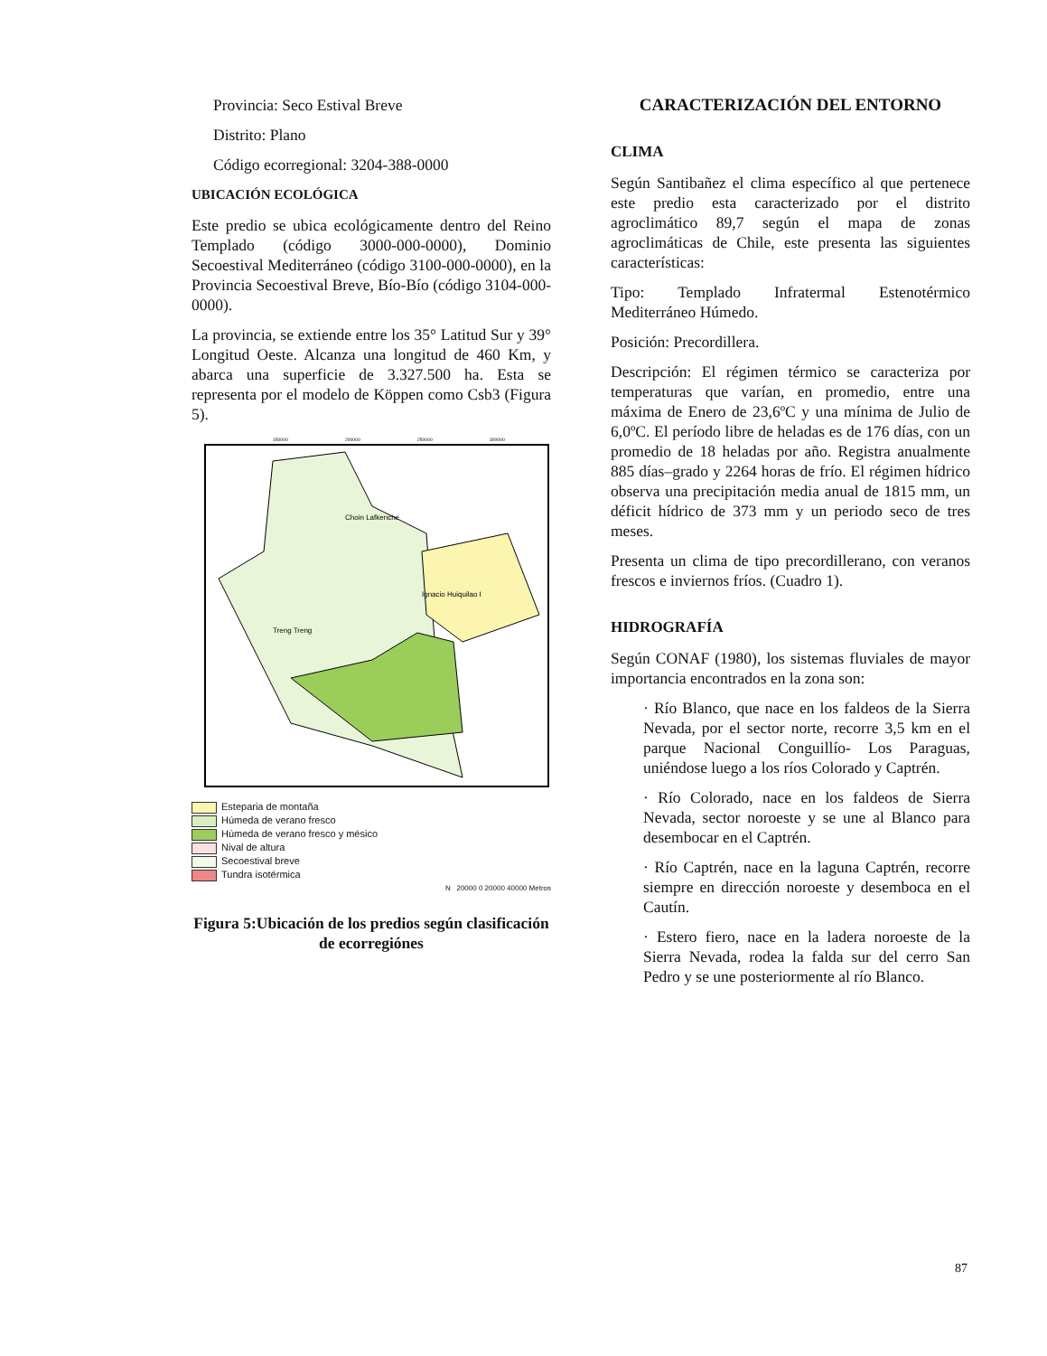Provincia: Seco Estival Breve
Distrito: Plano
Código ecorregional: 3204-388-0000
UBICACIÓN ECOLÓGICA
Este predio se ubica ecológicamente dentro del Reino Templado (código 3000-000-0000), Dominio Secoestival Mediterráneo (código 3100-000-0000), en la Provincia Secoestival Breve, Bío-Bío (código 3104-000-0000).
La provincia, se extiende entre los 35° Latitud Sur y 39° Longitud Oeste. Alcanza una longitud de 460 Km, y abarca una superficie de 3.327.500 ha. Esta se representa por el modelo de Köppen como Csb3 (Figura 5).
Choin Lafkenche
Ignacio Huiquilao I
Treng Treng
150000
200000
250000
300000
Esteparia de montaña
Húmeda de verano fresco
Húmeda de verano fresco y mésico
Nival de altura
Secoestival breve
Tundra isotérmica
N 20000 0 20000 40000 Metros
Figura 5:Ubicación de los predios según clasificación de ecorregiónes
CARACTERIZACIÓN DEL ENTORNO
CLIMA
Según Santibañez el clima específico al que pertenece este predio esta caracterizado por el distrito agroclimático 89,7 según el mapa de zonas agroclimáticas de Chile, este presenta las siguientes características:
Tipo: Templado Infratermal Estenotérmico Mediterráneo Húmedo.
Posición: Precordillera.
Descripción: El régimen térmico se caracteriza por temperaturas que varían, en promedio, entre una máxima de Enero de 23,6ºC y una mínima de Julio de 6,0ºC. El período libre de heladas es de 176 días, con un promedio de 18 heladas por año. Registra anualmente 885 días–grado y 2264 horas de frío. El régimen hídrico observa una precipitación media anual de 1815 mm, un déficit hídrico de 373 mm y un periodo seco de tres meses.
Presenta un clima de tipo precordillerano, con veranos frescos e inviernos fríos. (Cuadro 1).
HIDROGRAFÍA
Según CONAF (1980), los sistemas fluviales de mayor importancia encontrados en la zona son:
· Río Blanco, que nace en los faldeos de la Sierra Nevada, por el sector norte, recorre 3,5 km en el parque Nacional Conguillío- Los Paraguas, uniéndose luego a los ríos Colorado y Captrén.
· Río Colorado, nace en los faldeos de Sierra Nevada, sector noroeste y se une al Blanco para desembocar en el Captrén.
· Río Captrén, nace en la laguna Captrén, recorre siempre en dirección noroeste y desemboca en el Cautín.
· Estero fiero, nace en la ladera noroeste de la Sierra Nevada, rodea la falda sur del cerro San Pedro y se une posteriormente al río Blanco.
87